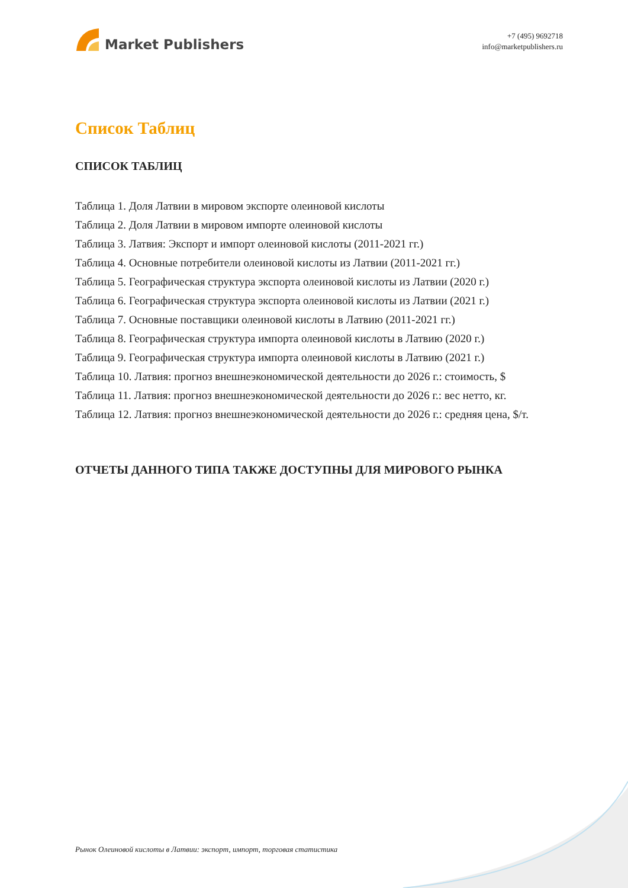Market Publishers
+7 (495) 9692718
info@marketpublishers.ru
Список Таблиц
СПИСОК ТАБЛИЦ
Таблица 1. Доля Латвии в мировом экспорте олеиновой кислоты
Таблица 2. Доля Латвии в мировом импорте олеиновой кислоты
Таблица 3. Латвия: Экспорт и импорт олеиновой кислоты (2011-2021 гг.)
Таблица 4. Основные потребители олеиновой кислоты из Латвии (2011-2021 гг.)
Таблица 5. Географическая структура экспорта олеиновой кислоты из Латвии (2020 г.)
Таблица 6. Географическая структура экспорта олеиновой кислоты из Латвии (2021 г.)
Таблица 7. Основные поставщики олеиновой кислоты в Латвию (2011-2021 гг.)
Таблица 8. Географическая структура импорта олеиновой кислоты в Латвию (2020 г.)
Таблица 9. Географическая структура импорта олеиновой кислоты в Латвию (2021 г.)
Таблица 10. Латвия: прогноз внешнеэкономической деятельности до 2026 г.: стоимость, $
Таблица 11. Латвия: прогноз внешнеэкономической деятельности до 2026 г.: вес нетто, кг.
Таблица 12. Латвия: прогноз внешнеэкономической деятельности до 2026 г.: средняя цена, $/т.
ОТЧЕТЫ ДАННОГО ТИПА ТАКЖЕ ДОСТУПНЫ ДЛЯ МИРОВОГО РЫНКА
Рынок Олеиновой кислоты в Латвии: экспорт, импорт, торговая статистика